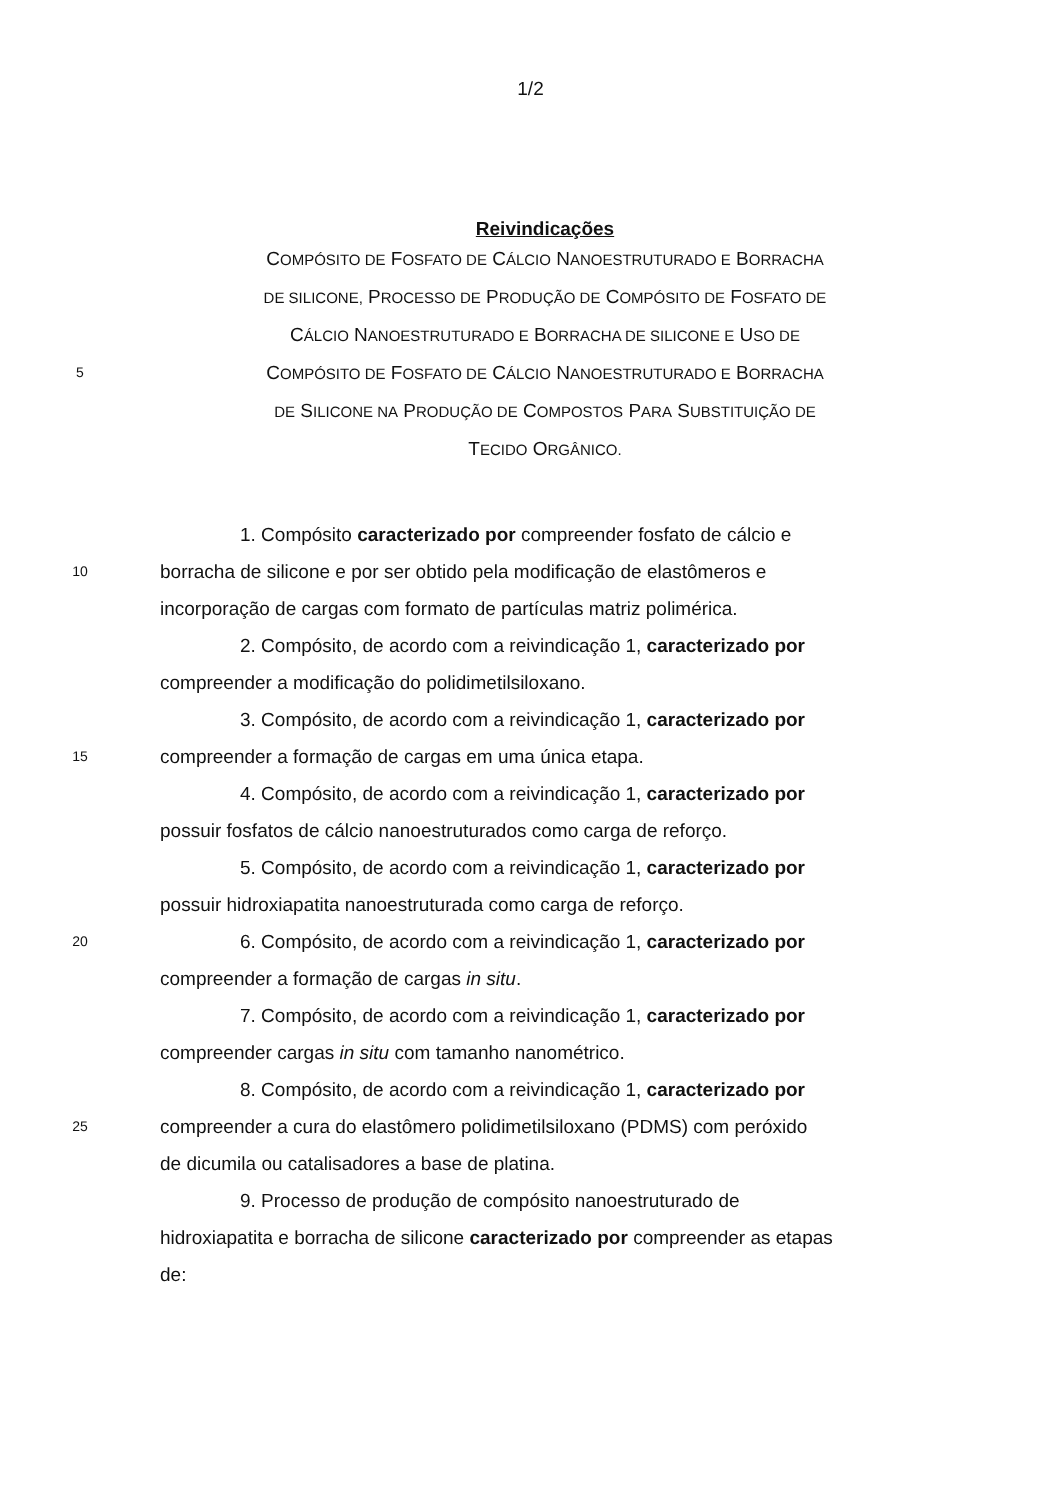1/2
Reivindicações
COMPÓSITO DE FOSFATO DE CÁLCIO NANOESTRUTURADO E BORRACHA
DE SILICONE, PROCESSO DE PRODUÇÃO DE COMPÓSITO DE FOSFATO DE
CÁLCIO NANOESTRUTURADO E BORRACHA DE SILICONE E USO DE
5
COMPÓSITO DE FOSFATO DE CÁLCIO NANOESTRUTURADO E BORRACHA
DE SILICONE NA PRODUÇÃO DE COMPOSTOS PARA SUBSTITUIÇÃO DE
TECIDO ORGÂNICO.
1. Compósito caracterizado por compreender fosfato de cálcio e
10
borracha de silicone e por ser obtido pela modificação de elastômeros e
incorporação de cargas com formato de partículas matriz polimérica.
2. Compósito, de acordo com a reivindicação 1, caracterizado por
compreender a modificação do polidimetilsiloxano.
3. Compósito, de acordo com a reivindicação 1, caracterizado por
15
compreender a formação de cargas em uma única etapa.
4. Compósito, de acordo com a reivindicação 1, caracterizado por
possuir fosfatos de cálcio nanoestruturados como carga de reforço.
5. Compósito, de acordo com a reivindicação 1, caracterizado por
possuir hidroxiapatita nanoestruturada como carga de reforço.
20
6. Compósito, de acordo com a reivindicação 1, caracterizado por
compreender a formação de cargas in situ.
7. Compósito, de acordo com a reivindicação 1, caracterizado por
compreender cargas in situ com tamanho nanométrico.
8. Compósito, de acordo com a reivindicação 1, caracterizado por
25
compreender a cura do elastômero polidimetilsiloxano (PDMS) com peróxido
de dicumila ou catalisadores a base de platina.
9. Processo de produção de compósito nanoestruturado de
hidroxiapatita e borracha de silicone caracterizado por compreender as etapas
de: